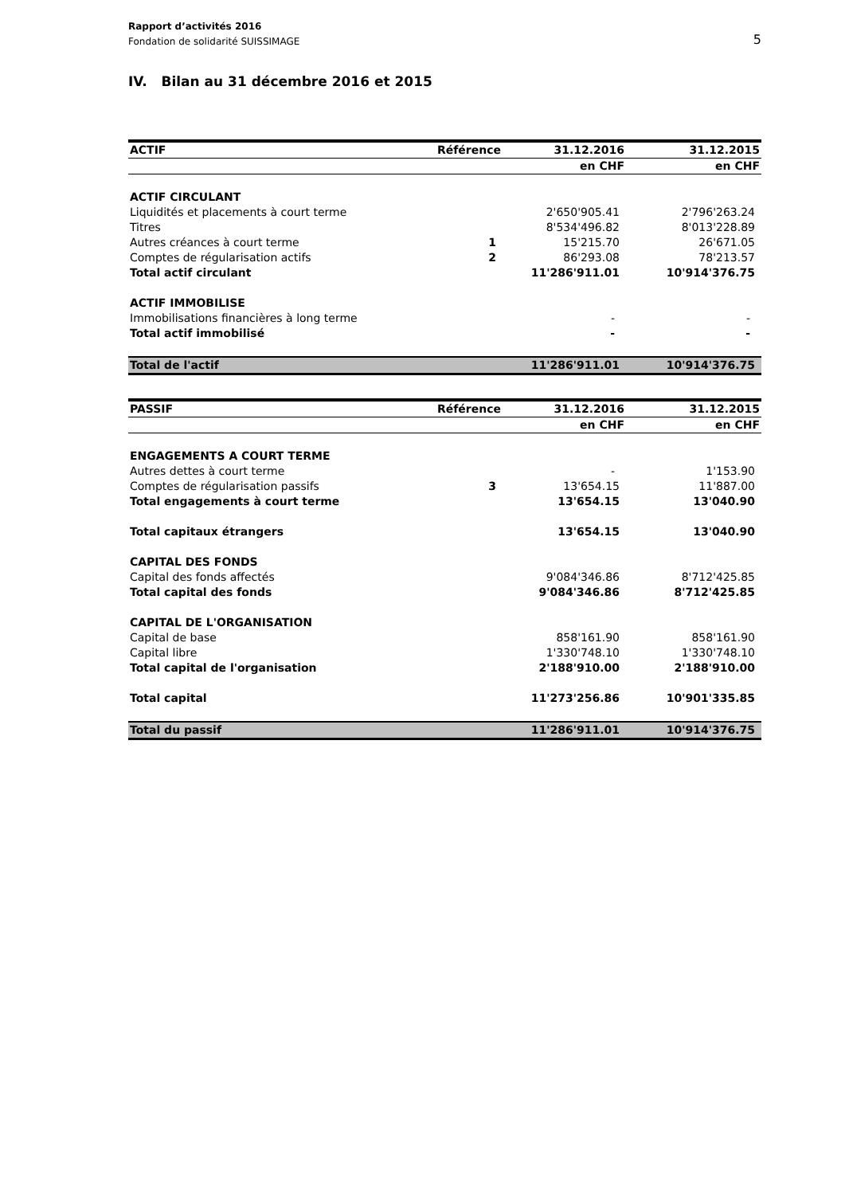Rapport d’activités 2016
Fondation de solidarité SUISSIMAGE
5
IV. Bilan au 31 décembre 2016 et 2015
| ACTIF | Référence | 31.12.2016 | 31.12.2015 |
| --- | --- | --- | --- |
| | | en CHF | en CHF |
| ACTIF CIRCULANT | | | |
| Liquidités et placements à court terme | | 2'650'905.41 | 2'796'263.24 |
| Titres | | 8'534'496.82 | 8'013'228.89 |
| Autres créances à court terme | 1 | 15'215.70 | 26'671.05 |
| Comptes de régularisation actifs | 2 | 86'293.08 | 78'213.57 |
| Total actif circulant | | 11'286'911.01 | 10'914'376.75 |
| ACTIF IMMOBILISE | | | |
| Immobilisations financières à long terme | | - | - |
| Total actif immobilisé | | - | - |
| Total de l'actif | | 11'286'911.01 | 10'914'376.75 |
| PASSIF | Référence | 31.12.2016 | 31.12.2015 |
| --- | --- | --- | --- |
| | | en CHF | en CHF |
| ENGAGEMENTS A COURT TERME | | | |
| Autres dettes à court terme | | - | 1'153.90 |
| Comptes de régularisation passifs | 3 | 13'654.15 | 11'887.00 |
| Total engagements à court terme | | 13'654.15 | 13'040.90 |
| Total capitaux étrangers | | 13'654.15 | 13'040.90 |
| CAPITAL DES FONDS | | | |
| Capital des fonds affectés | | 9'084'346.86 | 8'712'425.85 |
| Total capital des fonds | | 9'084'346.86 | 8'712'425.85 |
| CAPITAL DE L'ORGANISATION | | | |
| Capital de base | | 858'161.90 | 858'161.90 |
| Capital libre | | 1'330'748.10 | 1'330'748.10 |
| Total capital de l'organisation | | 2'188'910.00 | 2'188'910.00 |
| Total capital | | 11'273'256.86 | 10'901'335.85 |
| Total du passif | | 11'286'911.01 | 10'914'376.75 |